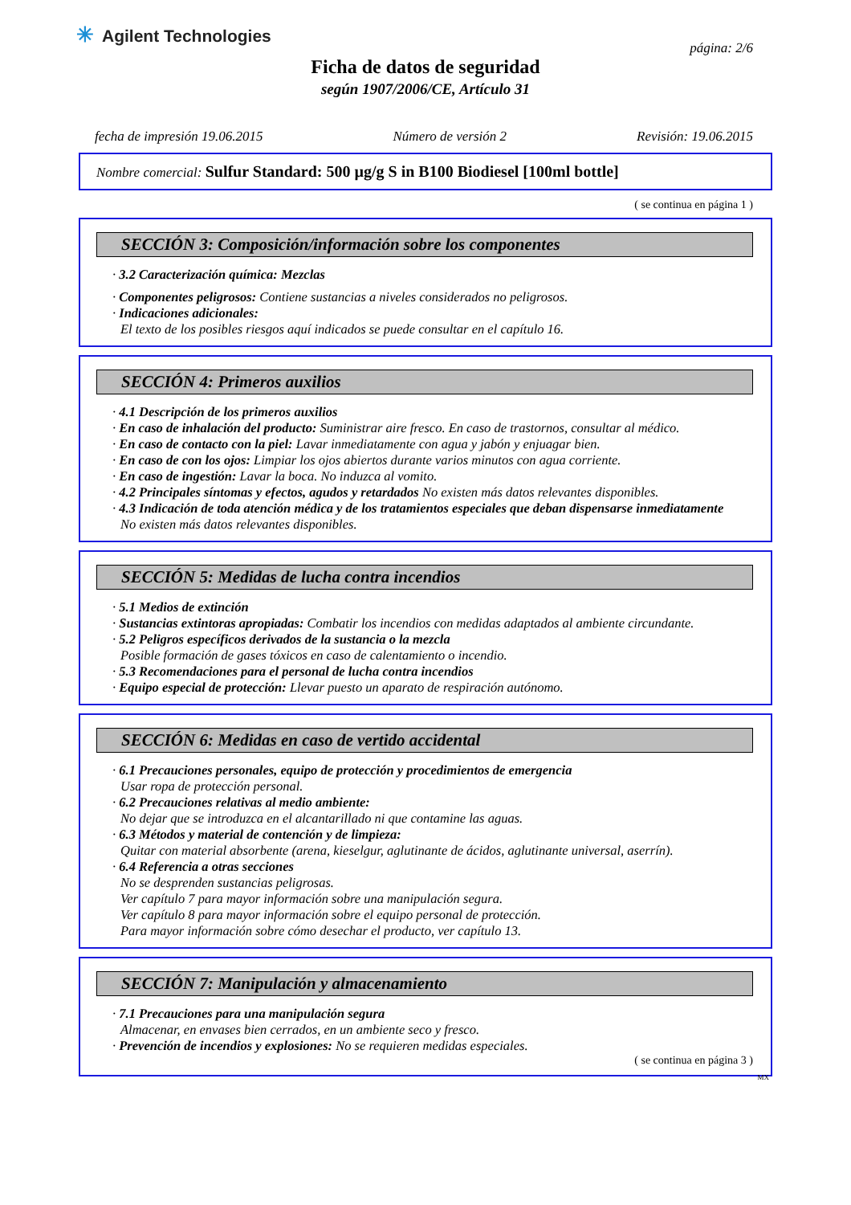✳ Agilent Technologies
página: 2/6
Ficha de datos de seguridad
según 1907/2006/CE, Artículo 31
fecha de impresión 19.06.2015 Número de versión 2 Revisión: 19.06.2015
Nombre comercial: Sulfur Standard: 500 µg/g S in B100 Biodiesel [100ml bottle]
( se continua en página 1 )
SECCIÓN 3: Composición/información sobre los componentes
· 3.2 Caracterización química: Mezclas
· Componentes peligrosos: Contiene sustancias a niveles considerados no peligrosos.
· Indicaciones adicionales:
El texto de los posibles riesgos aquí indicados se puede consultar en el capítulo 16.
SECCIÓN 4: Primeros auxilios
· 4.1 Descripción de los primeros auxilios
· En caso de inhalación del producto: Suministrar aire fresco. En caso de trastornos, consultar al médico.
· En caso de contacto con la piel: Lavar inmediatamente con agua y jabón y enjuagar bien.
· En caso de con los ojos: Limpiar los ojos abiertos durante varios minutos con agua corriente.
· En caso de ingestión: Lavar la boca. No induzca al vomito.
· 4.2 Principales síntomas y efectos, agudos y retardados No existen más datos relevantes disponibles.
· 4.3 Indicación de toda atención médica y de los tratamientos especiales que deban dispensarse inmediatamente
No existen más datos relevantes disponibles.
SECCIÓN 5: Medidas de lucha contra incendios
· 5.1 Medios de extinción
· Sustancias extintoras apropiadas: Combatir los incendios con medidas adaptados al ambiente circundante.
· 5.2 Peligros específicos derivados de la sustancia o la mezcla
Posible formación de gases tóxicos en caso de calentamiento o incendio.
· 5.3 Recomendaciones para el personal de lucha contra incendios
· Equipo especial de protección: Llevar puesto un aparato de respiración autónomo.
SECCIÓN 6: Medidas en caso de vertido accidental
· 6.1 Precauciones personales, equipo de protección y procedimientos de emergencia
Usar ropa de protección personal.
· 6.2 Precauciones relativas al medio ambiente:
No dejar que se introduzca en el alcantarillado ni que contamine las aguas.
· 6.3 Métodos y material de contención y de limpieza:
Quitar con material absorbente (arena, kieselgur, aglutinante de ácidos, aglutinante universal, aserrín).
· 6.4 Referencia a otras secciones
No se desprenden sustancias peligrosas.
Ver capítulo 7 para mayor información sobre una manipulación segura.
Ver capítulo 8 para mayor información sobre el equipo personal de protección.
Para mayor información sobre cómo desechar el producto, ver capítulo 13.
SECCIÓN 7: Manipulación y almacenamiento
· 7.1 Precauciones para una manipulación segura
Almacenar, en envases bien cerrados, en un ambiente seco y fresco.
· Prevención de incendios y explosiones: No se requieren medidas especiales.
( se continua en página 3 )
MX